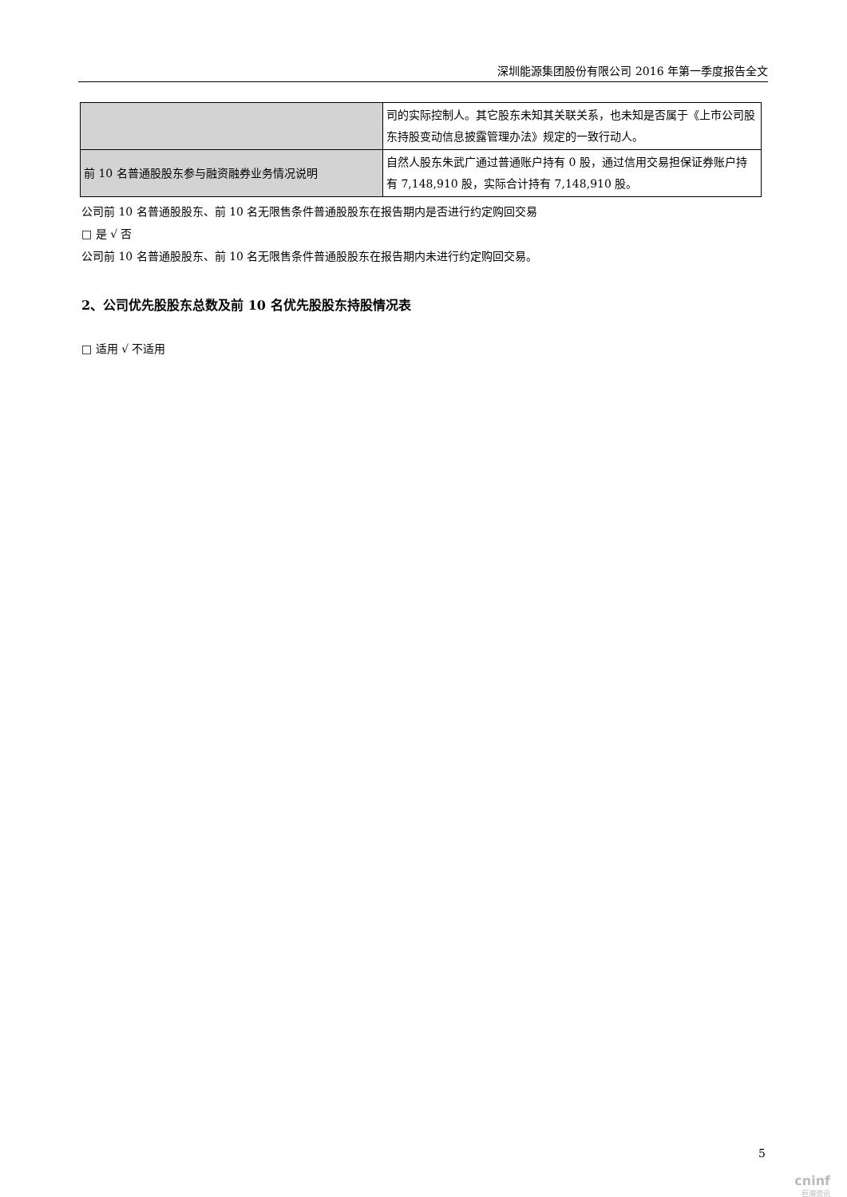深圳能源集团股份有限公司 2016 年第一季度报告全文
| | 司的实际控制人。其它股东未知其关联关系，也未知是否属于《上市公司股东持股变动信息披露管理办法》规定的一致行动人。 |
| 前 10 名普通股股东参与融资融券业务情况说明 | 自然人股东朱武广通过普通账户持有 0 股，通过信用交易担保证券账户持有 7,148,910 股，实际合计持有 7,148,910 股。 |
公司前 10 名普通股股东、前 10 名无限售条件普通股股东在报告期内是否进行约定购回交易
□ 是 √ 否
公司前 10 名普通股股东、前 10 名无限售条件普通股股东在报告期内未进行约定购回交易。
2、公司优先股股东总数及前 10 名优先股股东持股情况表
□ 适用 √ 不适用
5
cninf
巨潮资讯